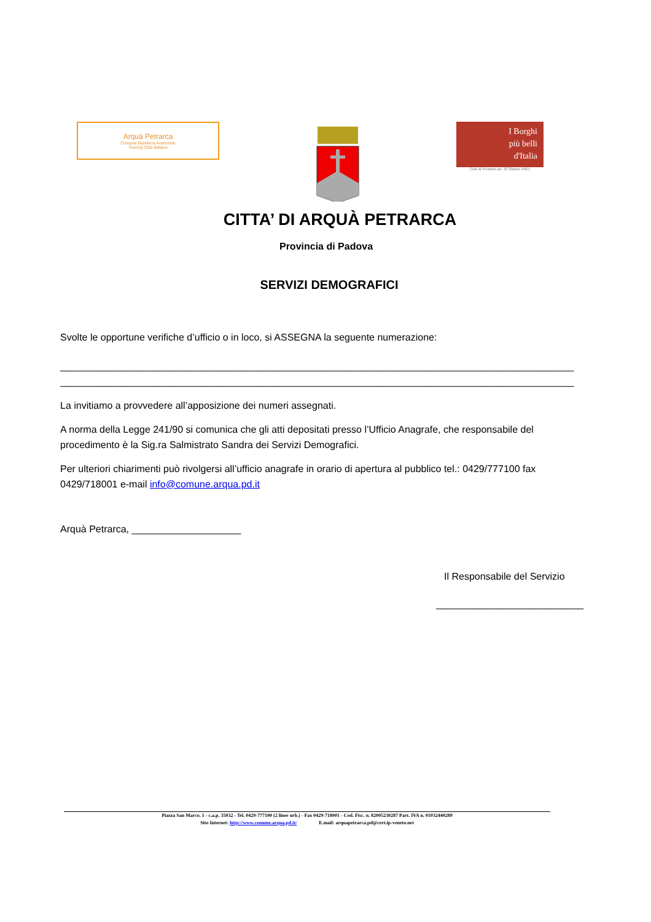Arquà Petrarca
Comune Bandiera Arancione
Touring Club Italiano
I Borghi
più belli
d'Italia
Club di Prodotto art. 23 Statuto ANCI
CITTA’ DI ARQUÀ PETRARCA
Provincia di Padova
SERVIZI DEMOGRAFICI
Svolte le opportune verifiche d’ufficio o in loco, si ASSEGNA la seguente numerazione:
______________________________________________________________________________________________
______________________________________________________________________________________________
La invitiamo a provvedere all’apposizione dei numeri assegnati.
A norma della Legge 241/90 si comunica che gli atti depositati presso l’Ufficio Anagrafe, che responsabile del procedimento è la Sig.ra Salmistrato Sandra dei Servizi Demografici.
Per ulteriori chiarimenti può rivolgersi all’ufficio anagrafe in orario di apertura al pubblico tel.: 0429/777100 fax 0429/718001 e-mail info@comune.arqua.pd.it
Arquà Petrarca, ____________________
Il Responsabile del Servizio
___________________________
Piazza San Marco, 1 - c.a.p. 35032 - Tel. 0429-777100 (2 linee urb.) - Fax 0429-718001 - Cod. Fisc. n. 82005230287 Part. IVA n. 01032440289
Sito Internet: http://www.comune.arqua.pd.it/ E.mail: arquapetrarca.pd@cert.ip-veneto.net